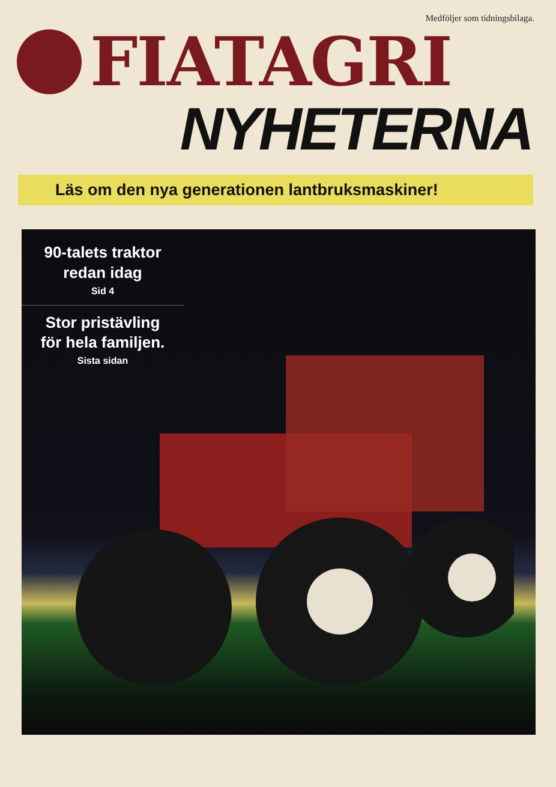Medföljer som tidningsbilaga.
FIATAGRI
NYHETERNA
Läs om den nya generationen lantbruksmaskiner!
90-talets traktor
redan idag
Sid 4
Stor pristävling
för hela familjen.
Sista sidan